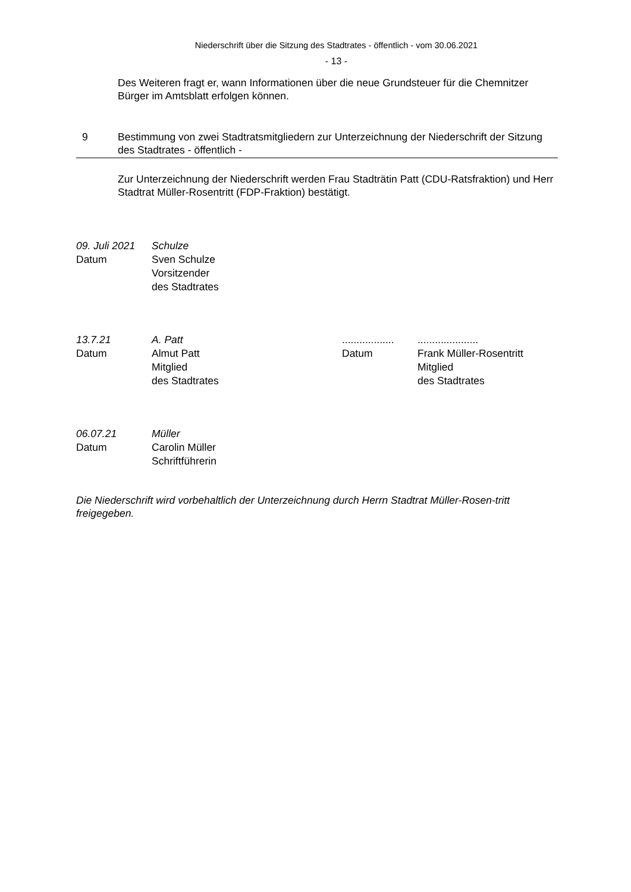Niederschrift über die Sitzung des Stadtrates - öffentlich - vom 30.06.2021
- 13 -
Des Weiteren fragt er, wann Informationen über die neue Grundsteuer für die Chemnitzer Bürger im Amtsblatt erfolgen können.
9 Bestimmung von zwei Stadtratsmitgliedern zur Unterzeichnung der Niederschrift der Sitzung des Stadtrates - öffentlich -
Zur Unterzeichnung der Niederschrift werden Frau Stadträtin Patt (CDU-Ratsfraktion) und Herr Stadtrat Müller-Rosentritt (FDP-Fraktion) bestätigt.
09. Juli 2021
Datum
Schulze
Sven Schulze
Vorsitzender
des Stadtrates
13.7.21
Datum
A. Patt
Almut Patt
Mitglied
des Stadtrates
..................
Datum
.....................
Frank Müller-Rosentritt
Mitglied
des Stadtrates
06.07.21
Datum
Müller
Carolin Müller
Schriftführerin
Die Niederschrift wird vorbehaltlich der Unterzeichnung durch Herrn Stadtrat Müller-Rosen-tritt freigegeben.